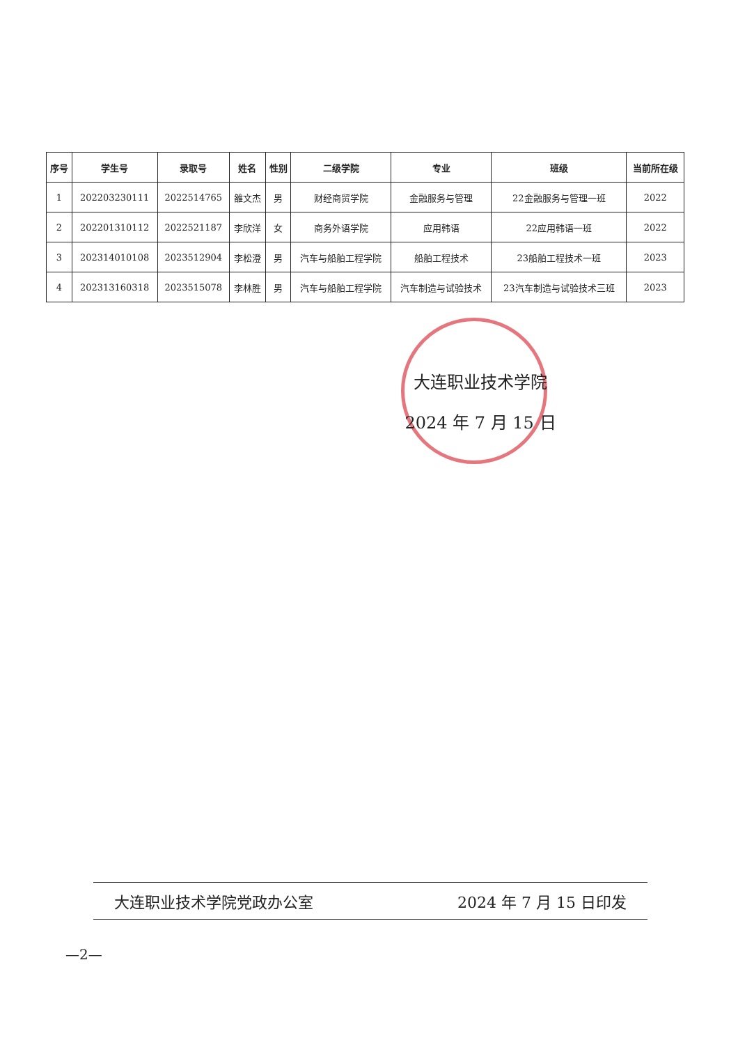| 序号 | 学生号 | 录取号 | 姓名 | 性别 | 二级学院 | 专业 | 班级 | 当前所在级 |
| --- | --- | --- | --- | --- | --- | --- | --- | --- |
| 1 | 202203230111 | 2022514765 | 雒文杰 | 男 | 财经商贸学院 | 金融服务与管理 | 22金融服务与管理一班 | 2022 |
| 2 | 202201310112 | 2022521187 | 李欣洋 | 女 | 商务外语学院 | 应用韩语 | 22应用韩语一班 | 2022 |
| 3 | 202314010108 | 2023512904 | 李松澄 | 男 | 汽车与船舶工程学院 | 船舶工程技术 | 23船舶工程技术一班 | 2023 |
| 4 | 202313160318 | 2023515078 | 李林胜 | 男 | 汽车与船舶工程学院 | 汽车制造与试验技术 | 23汽车制造与试验技术三班 | 2023 |
大连职业技术学院
2024 年 7 月 15 日
大连职业技术学院党政办公室 2024 年 7 月 15 日印发
—2—